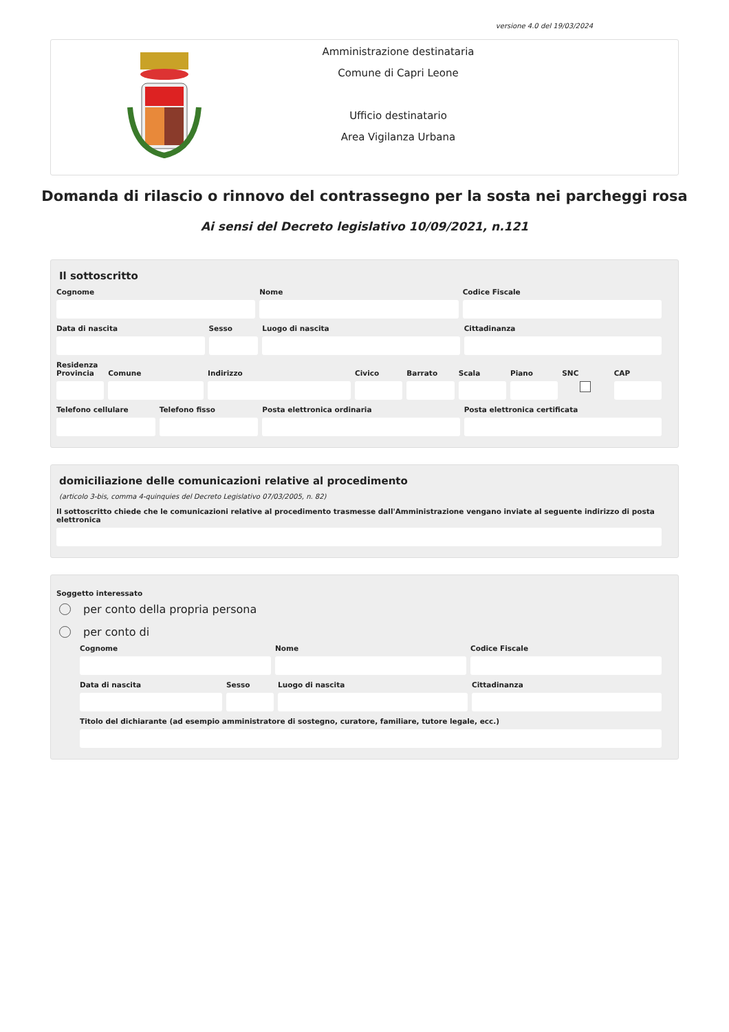versione 4.0 del 19/03/2024
Amministrazione destinataria
Comune di Capri Leone
Ufficio destinatario
Area Vigilanza Urbana
Domanda di rilascio o rinnovo del contrassegno per la sosta nei parcheggi rosa
Ai sensi del Decreto legislativo 10/09/2021, n.121
Il sottoscritto
Cognome Nome Codice Fiscale
Data di nascita Sesso Luogo di nascita Cittadinanza
Residenza
Provincia Comune Indirizzo Civico Barrato Scala Piano SNC CAP
Telefono cellulare Telefono fisso Posta elettronica ordinaria Posta elettronica certificata
domiciliazione delle comunicazioni relative al procedimento
(articolo 3-bis, comma 4-quinquies del Decreto Legislativo 07/03/2005, n. 82)
Il sottoscritto chiede che le comunicazioni relative al procedimento trasmesse dall'Amministrazione vengano inviate al seguente indirizzo di posta elettronica
Soggetto interessato
per conto della propria persona
per conto di
Cognome Nome Codice Fiscale
Data di nascita Sesso Luogo di nascita Cittadinanza
Titolo del dichiarante (ad esempio amministratore di sostegno, curatore, familiare, tutore legale, ecc.)